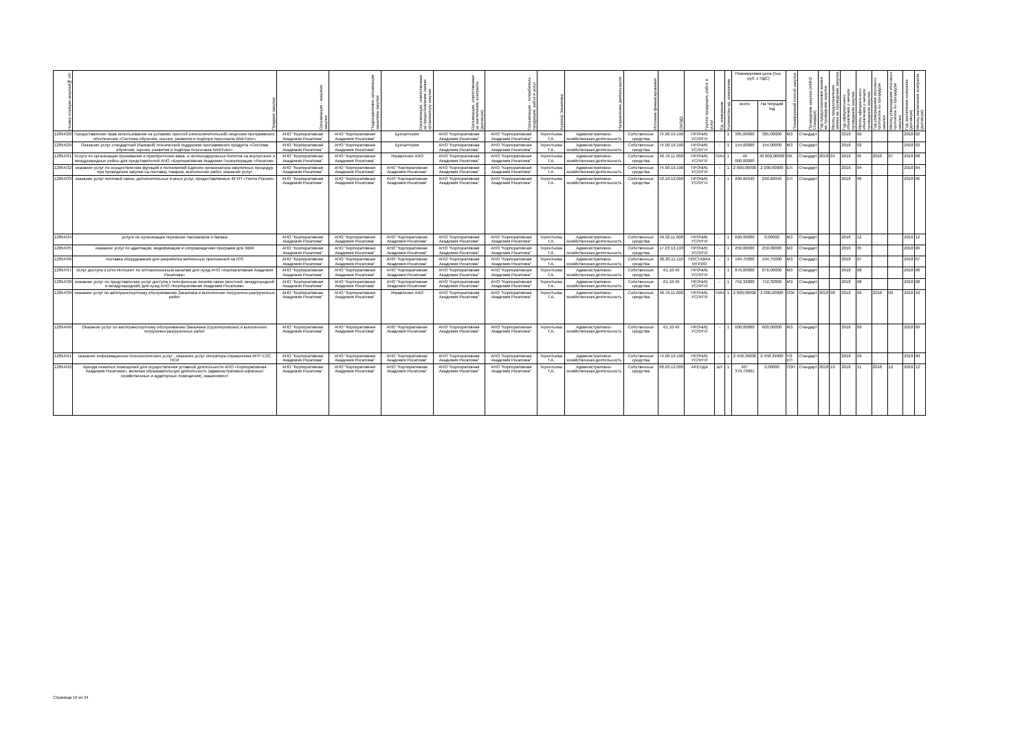| Номер позиции закупки/№ п/п | Предмет закупки | Организация - заказчик закупки | Подразделение организации заказчика закупки | Организация, ответственная за предоставление заявки организатору закупки | Организация, ответственная за заключение контракта (договора) | Организация - потребитель продукции, работ и услуг | Куратор Заказчика | Направление деятельности | Источник финансирования | ОКПД2 | Группа продукции, работ и услуг | Ед. измерения | Количество ед. измерения | Планируемая цена (тыс. руб. с НДС) | | Планируемый способ закупки | Проведение закупки (44ФЗ/Стандарт) | Год предоставления заявки на проведение закупки | Месяц предоставления заявки на проведение закупки | Год официального объявления о начале проведения закупки | Месяц официального объявления о начале проведения закупки | Год утверждения итогового протокола по процедуре закупки | Месяц утверждения итогового протокола по процедуре закупки | Год заключения контракта (договора) | Месяц заключения контракта (договора) |
| --- | --- | --- | --- | --- | --- | --- | --- | --- | --- | --- | --- | --- | --- | --- | --- | --- | --- | --- | --- | --- | --- | --- | --- | --- | --- |
| | | | | | | | | | | | | | | всего | На текущий год | | | | | | | | | | |
| 12854/28 | Предоставление прав использования на условиях простой (неисключительной) лицензии программного обеспечения «Система обучения, оценки, развития и подбора персонала WebTutor» | АНО "Корпоративная Академия Росатома" | АНО "Корпоративная Академия Росатома" | Бухгалтерия | АНО "Корпоративная Академия Росатома" | АНО "Корпоративная Академия Росатома" | Терентьева Т.А. | Административно-хозяйственная деятельность | Собственные средства | 74.90.19.190 | ПРОЧИЕ УСЛУГИ | - | 1 | 385,00000 | 385,00000 | МЗ | Стандарт | | | 2018 | 02 | | | 2018 | 02 |
| 12854/29 | Оказание услуг стандартной (базовой) технической поддержки программного продукта «Система обучения, оценки, развития и подбора персонала WebTutor» | АНО "Корпоративная Академия Росатома" | АНО "Корпоративная Академия Росатома" | Бухгалтерия | АНО "Корпоративная Академия Росатома" | АНО "Корпоративная Академия Росатома" | Терентьева Т.А. | Административно-хозяйственная деятельность | Собственные средства | 74.90.19.190 | ПРОЧИЕ УСЛУГИ | - | 1 | 154,00000 | 154,00000 | МЗ | Стандарт | | | 2018 | 02 | | | 2018 | 02 |
| 12854/31 | Услуги по организации проживания и приобретению авиа- и железнодорожных билетов на внутренние и международные рейсы для представителей АНО «Корпоративная Академия Госкорпорации «Росатом» | АНО "Корпоративная Академия Росатома" | АНО "Корпоративная Академия Росатома" | Управление АХО | АНО "Корпоративная Академия Росатома" | АНО "Корпоративная Академия Росатома" | Терентьева Т.А. | Административно-хозяйственная деятельность | Собственные средства | 46.76.11.000 | ПРОЧИЕ УСЛУГИ | ПАЧ | 1 | 40 000,00000 | 40 000,00000 | ОК | Стандарт | 2018 | 04 | 2018 | 05 | 2018 | 07 | 2018 | 08 |
| 12854/32 | оказание услуг по осуществлению функций и полномочий Единого организатора закупочных процедур, при проведении закупок на поставку товаров, выполнение работ, оказание услуг | АНО "Корпоративная Академия Росатома" | АНО "Корпоративная Академия Росатома" | АНО "Корпоративная Академия Росатома" | АНО "Корпоративная Академия Росатома" | АНО "Корпоративная Академия Росатома" | Терентьева Т.А. | Административно-хозяйственная деятельность | Собственные средства | 74.90.19.190 | ПРОЧИЕ УСЛУГИ | - | 1 | 2 000,00000 | 2 000,00000 | ЕП | Стандарт | | | 2018 | 04 | | | 2018 | 04 |
| 12854/33 | оказание услуг почтовой связи, дополнительных и иных услуг, предоставляемых ФГУП «Почта России» | АНО "Корпоративная Академия Росатома" | АНО "Корпоративная Академия Росатома" | АНО "Корпоративная Академия Росатома" | АНО "Корпоративная Академия Росатома" | АНО "Корпоративная Академия Росатома" | Терентьева Т.А. | Административно-хозяйственная деятельность | Собственные средства | 53.10.12.000 | ПРОЧИЕ УСЛУГИ | - | 1 | 299,60940 | 299,60940 | ЕП | Стандарт | | | 2018 | 06 | | | 2018 | 06 |
| 12854/34 | услуги по организации перевозок пассажиров и багажа | АНО "Корпоративная Академия Росатома" | АНО "Корпоративная Академия Росатома" | АНО "Корпоративная Академия Росатома" | АНО "Корпоративная Академия Росатома" | АНО "Корпоративная Академия Росатома" | Терентьева Т.А. | Административно-хозяйственная деятельность | Собственные средства | 49.32.11.000 | ПРОЧИЕ УСЛУГИ | - | 1 | 600,00000 | 0,00000 | МЗ | Стандарт | | | 2018 | 12 | | | 2018 | 12 |
| 12854/35 | оказание услуг по адаптации, модификации и сопровождению программ для ЭВМ | АНО "Корпоративная Академия Росатома" | АНО "Корпоративная Академия Росатома" | АНО "Корпоративная Академия Росатома" | АНО "Корпоративная Академия Росатома" | АНО "Корпоративная Академия Росатома" | Терентьева Т.А. | Административно-хозяйственная деятельность | Собственные средства | 17.23.13.193 | ПРОЧИЕ УСЛУГИ | - | 1 | 250,00000 | 250,00000 | МЗ | Стандарт | | | 2018 | 05 | | | 2018 | 06 |
| 12854/36 | поставка оборудования для разработки мобильных приложений на IOS | АНО "Корпоративная Академия Росатома" | АНО "Корпоративная Академия Росатома" | АНО "Корпоративная Академия Росатома" | АНО "Корпоративная Академия Росатома" | АНО "Корпоративная Академия Росатома" | Терентьева Т.А. | Административно-хозяйственная деятельность | Собственные средства | 26.20.11.110 | ПОСТАВКА МТРИО | - | 1 | 104,75000 | 104,75000 | МЗ | Стандарт | | | 2018 | 07 | | | 2018 | 07 |
| 12854/37 | Услуг доступа к сети Интернет по оптоволоконным каналам для нужд АНО «Корпоративная Академия Росатома» | АНО "Корпоративная Академия Росатома" | АНО "Корпоративная Академия Росатома" | АНО "Корпоративная Академия Росатома" | АНО "Корпоративная Академия Росатома" | АНО "Корпоративная Академия Росатома" | Терентьева Т.А. | Административно-хозяйственная деятельность | Собственные средства | 61.10.49 | ПРОЧИЕ УСЛУГИ | - | 1 | 876,00000 | 876,00000 | МЗ | Стандарт | | | 2018 | 08 | | | 2018 | 08 |
| 12854/38 | оказание услуг по представлению услуг доступа к телефонным линиям связи (местной, междугородной и международной) для нужд АНО «Корпоративная Академия Росатома» | АНО "Корпоративная Академия Росатома" | АНО "Корпоративная Академия Росатома" | АНО "Корпоративная Академия Росатома" | АНО "Корпоративная Академия Росатома" | АНО "Корпоративная Академия Росатома" | Терентьева Т.А. | Административно-хозяйственная деятельность | Собственные средства | 61.10.49 | ПРОЧИЕ УСЛУГИ | - | 1 | 752,32800 | 752,32800 | МЗ | Стандарт | | | 2018 | 08 | | | 2018 | 08 |
| 12854/39 | оказание услуг по автотранспортному обслуживанию Заказчика и выполнение погрузочно-разгрузочных работ | АНО "Корпоративная Академия Росатома" | АНО "Корпоративная Академия Росатома" | Управление АХО | АНО "Корпоративная Академия Росатома" | АНО "Корпоративная Академия Росатома" | Терентьева Т.А. | Административно-хозяйственная деятельность | Собственные средства | 46.76.11.000 | ПРОЧИЕ УСЛУГИ | ПАЧ | 1 | 2 000,00000 | 2 000,00000 | ОЗК | Стандарт | 2018 | 08 | 2018 | 09 | 2018 | 09 | 2018 | 10 |
| 12854/40 | Оказание услуг по автотранспортному обслуживанию Заказчика (грузоперевозки) и выполнение погрузочно-разгрузочных работ | АНО "Корпоративная Академия Росатома" | АНО "Корпоративная Академия Росатома" | АНО "Корпоративная Академия Росатома" | АНО "Корпоративная Академия Росатома" | АНО "Корпоративная Академия Росатома" | Терентьева Т.А. | Административно-хозяйственная деятельность | Собственные средства | 61.10.49 | ПРОЧИЕ УСЛУГИ | - | 1 | 600,00000 | 600,00000 | МЗ | Стандарт | | | 2018 | 09 | | | 2018 | 09 |
| 12854/41 | оказание информационно-технологических услуг - оказание услуг оператора справочника МТР ЕОС НСИ | АНО "Корпоративная Академия Росатома" | АНО "Корпоративная Академия Росатома" | АНО "Корпоративная Академия Росатома" | АНО "Корпоративная Академия Росатома" | АНО "Корпоративная Академия Росатома" | Терентьева Т.А. | Административно-хозяйственная деятельность | Собственные средства | 74.90.19.190 | ПРОЧИЕ УСЛУГИ | - | 1 | 2 458,39000 | 2 458,39000 | ПЗ ЕП | Стандарт | | | 2018 | 09 | | | 2018 | 09 |
| 12854/42 | Аренда нежилых помещений для осуществления уставной деятельности АНО «Корпоративная Академия Росатома», включая образовательную деятельность (административно-офисные/хозяйственные и аудиторные помещения), машиномест | АНО "Корпоративная Академия Росатома" | АНО "Корпоративная Академия Росатома" | АНО "Корпоративная Академия Росатома" | АНО "Корпоративная Академия Росатома" | АНО "Корпоративная Академия Росатома" | Терентьева Т.А. | Административно-хозяйственная деятельность | Собственные средства | 68.20.12.000 | АРЕНДА | ШТ | 1 | 407 379,73891 | 0,00000 | ОЗП | Стандарт | 2018 | 10 | 2018 | 11 | 2018 | 12 | 2018 | 12 |
Страница 16 из 34